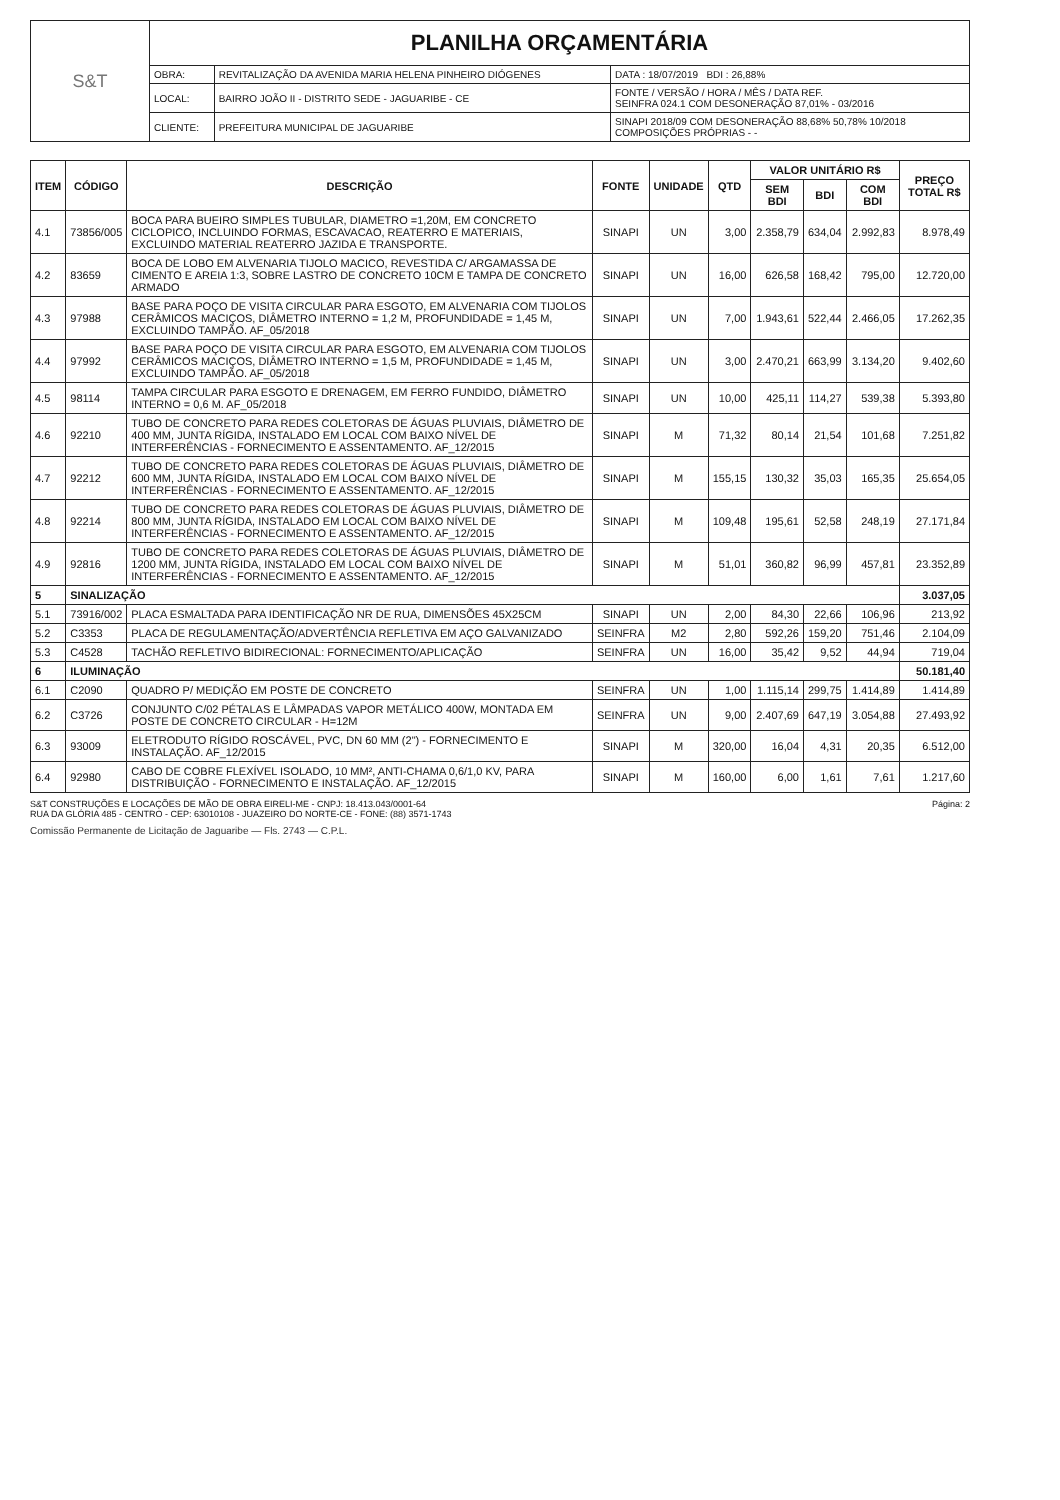| S&T | PLANILHA ORÇAMENTÁRIA | | |
| | OBRA: | REVITALIZAÇÃO DA AVENIDA MARIA HELENA PINHEIRO DIÓGENES | DATA : 18/07/2019 BDI : 26,88% |
| | LOCAL: | BAIRRO JOÃO II - DISTRITO SEDE - JAGUARIBE - CE | FONTE / VERSÃO / HORA / MÊS / DATA REF. SEINFRA 024.1 COM DESONERAÇÃO 87,01% - 03/2016 |
| | CLIENTE: | PREFEITURA MUNICIPAL DE JAGUARIBE | SINAPI 2018/09 COM DESONERAÇÃO 88,68% 50,78% 10/2018 COMPOSIÇÕES PRÓPRIAS - - |
| ITEM | CÓDIGO | DESCRIÇÃO | FONTE | UNIDADE | QTD | VALOR UNITÁRIO R$ | | | PREÇO TOTAL R$ |
| --- | --- | --- | --- | --- | --- | --- | --- | --- | --- |
| | | | | | | SEM BDI | BDI | COM BDI | |
| 4.1 | 73856/005 | BOCA PARA BUEIRO SIMPLES TUBULAR, DIAMETRO =1,20M, EM CONCRETO CICLOPICO, INCLUINDO FORMAS, ESCAVACAO, REATERRO E MATERIAIS, EXCLUINDO MATERIAL REATERRO JAZIDA E TRANSPORTE. | SINAPI | UN | 3,00 | 2.358,79 | 634,04 | 2.992,83 | 8.978,49 |
| 4.2 | 83659 | BOCA DE LOBO EM ALVENARIA TIJOLO MACICO, REVESTIDA C/ ARGAMASSA DE CIMENTO E AREIA 1:3, SOBRE LASTRO DE CONCRETO 10CM E TAMPA DE CONCRETO ARMADO | SINAPI | UN | 16,00 | 626,58 | 168,42 | 795,00 | 12.720,00 |
| 4.3 | 97988 | BASE PARA POÇO DE VISITA CIRCULAR PARA ESGOTO, EM ALVENARIA COM TIJOLOS CERÂMICOS MACIÇOS, DIÂMETRO INTERNO = 1,2 M, PROFUNDIDADE = 1,45 M, EXCLUINDO TAMPÃO. AF_05/2018 | SINAPI | UN | 7,00 | 1.943,61 | 522,44 | 2.466,05 | 17.262,35 |
| 4.4 | 97992 | BASE PARA POÇO DE VISITA CIRCULAR PARA ESGOTO, EM ALVENARIA COM TIJOLOS CERÂMICOS MACIÇOS, DIÂMETRO INTERNO = 1,5 M, PROFUNDIDADE = 1,45 M, EXCLUINDO TAMPÃO. AF_05/2018 | SINAPI | UN | 3,00 | 2.470,21 | 663,99 | 3.134,20 | 9.402,60 |
| 4.5 | 98114 | TAMPA CIRCULAR PARA ESGOTO E DRENAGEM, EM FERRO FUNDIDO, DIÂMETRO INTERNO = 0,6 M. AF_05/2018 | SINAPI | UN | 10,00 | 425,11 | 114,27 | 539,38 | 5.393,80 |
| 4.6 | 92210 | TUBO DE CONCRETO PARA REDES COLETORAS DE ÁGUAS PLUVIAIS, DIÂMETRO DE 400 MM, JUNTA RÍGIDA, INSTALADO EM LOCAL COM BAIXO NÍVEL DE INTERFERÊNCIAS - FORNECIMENTO E ASSENTAMENTO. AF_12/2015 | SINAPI | M | 71,32 | 80,14 | 21,54 | 101,68 | 7.251,82 |
| 4.7 | 92212 | TUBO DE CONCRETO PARA REDES COLETORAS DE ÁGUAS PLUVIAIS, DIÂMETRO DE 600 MM, JUNTA RÍGIDA, INSTALADO EM LOCAL COM BAIXO NÍVEL DE INTERFERÊNCIAS - FORNECIMENTO E ASSENTAMENTO. AF_12/2015 | SINAPI | M | 155,15 | 130,32 | 35,03 | 165,35 | 25.654,05 |
| 4.8 | 92214 | TUBO DE CONCRETO PARA REDES COLETORAS DE ÁGUAS PLUVIAIS, DIÂMETRO DE 800 MM, JUNTA RÍGIDA, INSTALADO EM LOCAL COM BAIXO NÍVEL DE INTERFERÊNCIAS - FORNECIMENTO E ASSENTAMENTO. AF_12/2015 | SINAPI | M | 109,48 | 195,61 | 52,58 | 248,19 | 27.171,84 |
| 4.9 | 92816 | TUBO DE CONCRETO PARA REDES COLETORAS DE ÁGUAS PLUVIAIS, DIÂMETRO DE 1200 MM, JUNTA RÍGIDA, INSTALADO EM LOCAL COM BAIXO NÍVEL DE INTERFERÊNCIAS - FORNECIMENTO E ASSENTAMENTO. AF_12/2015 | SINAPI | M | 51,01 | 360,82 | 96,99 | 457,81 | 23.352,89 |
| 5 | SINALIZAÇÃO | | | | | | | | 3.037,05 |
| 5.1 | 73916/002 | PLACA ESMALTADA PARA IDENTIFICAÇÃO NR DE RUA, DIMENSÕES 45X25CM | SINAPI | UN | 2,00 | 84,30 | 22,66 | 106,96 | 213,92 |
| 5.2 | C3353 | PLACA DE REGULAMENTAÇÃO/ADVERTÊNCIA REFLETIVA EM AÇO GALVANIZADO | SEINFRA | M2 | 2,80 | 592,26 | 159,20 | 751,46 | 2.104,09 |
| 5.3 | C4528 | TACHÃO REFLETIVO BIDIRECIONAL: FORNECIMENTO/APLICAÇÃO | SEINFRA | UN | 16,00 | 35,42 | 9,52 | 44,94 | 719,04 |
| 6 | ILUMINAÇÃO | | | | | | | | 50.181,40 |
| 6.1 | C2090 | QUADRO P/ MEDIÇÃO EM POSTE DE CONCRETO | SEINFRA | UN | 1,00 | 1.115,14 | 299,75 | 1.414,89 | 1.414,89 |
| 6.2 | C3726 | CONJUNTO C/02 PÉTALAS E LÂMPADAS VAPOR METÁLICO 400W, MONTADA EM POSTE DE CONCRETO CIRCULAR - H=12M | SEINFRA | UN | 9,00 | 2.407,69 | 647,19 | 3.054,88 | 27.493,92 |
| 6.3 | 93009 | ELETRODUTO RÍGIDO ROSCÁVEL, PVC, DN 60 MM (2") - FORNECIMENTO E INSTALAÇÃO. AF_12/2015 | SINAPI | M | 320,00 | 16,04 | 4,31 | 20,35 | 6.512,00 |
| 6.4 | 92980 | CABO DE COBRE FLEXÍVEL ISOLADO, 10 MM², ANTI-CHAMA 0,6/1,0 KV, PARA DISTRIBUIÇÃO - FORNECIMENTO E INSTALAÇÃO. AF_12/2015 | SINAPI | M | 160,00 | 6,00 | 1,61 | 7,61 | 1.217,60 |
S&T CONSTRUÇÕES E LOCAÇÕES DE MÃO DE OBRA EIRELI-ME - CNPJ: 18.413.043/0001-64
RUA DA GLÓRIA 485 - CENTRO - CEP: 63010108 - JUAZEIRO DO NORTE-CE - FONE: (88) 3571-1743
Página: 2
Comissão Permanente de Licitação de Jaguaribe — Fls. 2743 — C.P.L.